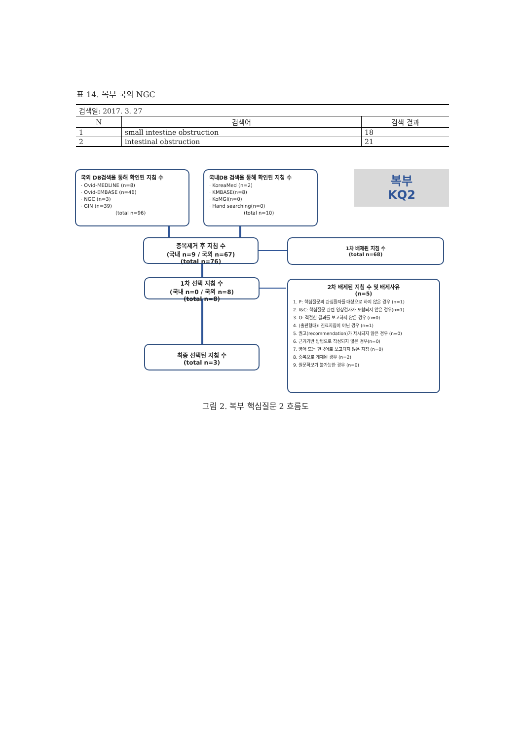표 14. 복부 국외 NGC
| 검색일: 2017. 3. 27 | | |
| N | 검색어 | 검색 결과 |
| 1 | small intestine obstruction | 18 |
| 2 | intestinal obstruction | 21 |
국외 DB검색을 통해 확인된 지침 수
· Ovid-MEDLINE (n=8)
· Ovid-EMBASE (n=46)
· NGC (n=3)
· GIN (n=39)
(total n=96)
국내DB 검색을 통해 확인된 지침 수
· KoreaMed (n=2)
· KMBASE(n=8)
· KoMGI(n=0)
· Hand searching(n=0)
(total n=10)
복부
KQ2
중복제거 후 지침 수
(국내 n=9 / 국외 n=67)
(total n=76)
1차 배제된 지침 수
(total n=68)
1차 선택 지침 수
(국내 n=0 / 국외 n=8)
(total n=8)
2차 배제된 지침 수 및 배제사유
(n=5)
1. P: 핵심질문의 관심환자를 대상으로 하지 않은 경우 (n=1)
2. I&C: 핵심질문 관련 영상검사가 포함되지 않은 경우(n=1)
3. O: 적절한 결과를 보고하지 않은 경우 (n=0)
4. (출판형태): 진료지침이 아닌 경우 (n=1)
5. 권고(recommendation)가 제시되지 않은 경우 (n=0)
6. 근거기반 방법으로 작성되지 않은 경우(n=0)
7. 영어 또는 한국어로 보고되지 않은 지침 (n=0)
8. 중복으로 게재된 경우 (n=2)
9. 원문확보가 불가능한 경우 (n=0)
최종 선택된 지침 수
(total n=3)
그림 2. 복부 핵심질문 2 흐름도